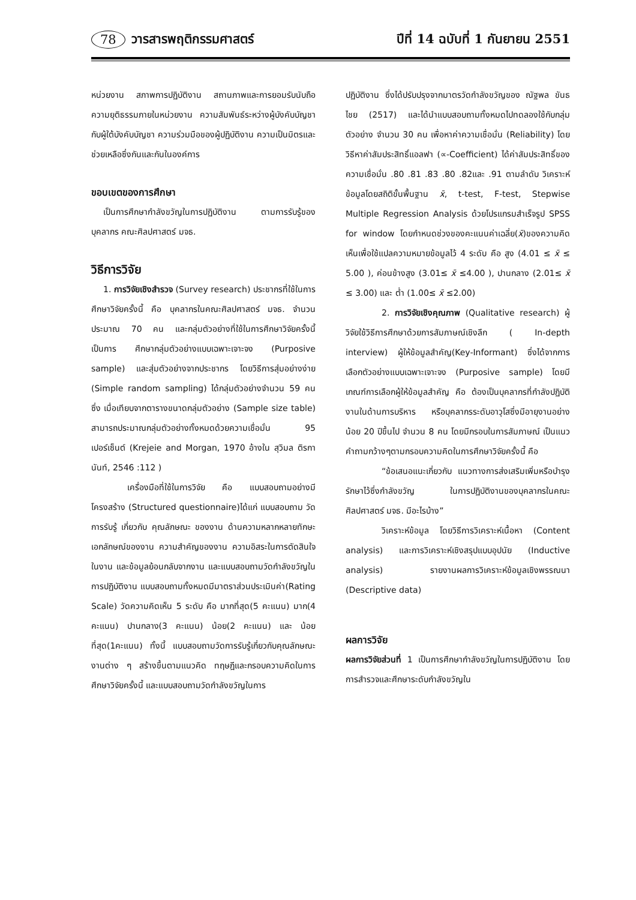78 วารสารพฤติกรรมศาสตร์ ปีที่ 14 ฉบับที่ 1 กันยายน 2551
หน่วยงาน สภาพการปฏิบัติงาน สถานภาพและการยอมรับนับถือ ความยุติธรรมภายในหน่วยงาน ความสัมพันธ์ระหว่างผู้บังคับบัญชากับผู้ใต้บังคับบัญชา ความร่วมมือของผู้ปฏิบัติงาน ความเป็นมิตรและช่วยเหลือซึ่งกันและกันในองค์การ
ขอบเขตของการศึกษา
เป็นการศึกษากำลังขวัญในการปฏิบัติงาน ตามการรับรู้ของบุคลากร คณะศิลปศาสตร์ มจธ.
วิธีการวิจัย
1. การวิจัยเชิงสำรวจ (Survey research) ประชากรที่ใช้ในการศึกษาวิจัยครั้งนี้ คือ บุคลากรในคณะศิลปศาสตร์ มจธ. จำนวนประมาณ 70 คน และกลุ่มตัวอย่างที่ใช้ในการศึกษาวิจัยครั้งนี้ เป็นการ ศึกษากลุ่มตัวอย่างแบบเฉพาะเจาะจง (Purposive sample) และสุ่มตัวอย่างจากประชากร โดยวิธีการสุ่มอย่างง่าย (Simple random sampling) ได้กลุ่มตัวอย่างจำนวน 59 คน ซึ่ง เมื่อเทียบจากตารางขนาดกลุ่มตัวอย่าง (Sample size table) สามารถประมาณกลุ่มตัวอย่างทั้งหมดด้วยความเชื่อมั่น 95 เปอร์เซ็นต์ (Krejeie and Morgan, 1970 อ้างใน สุวิมล ติรกานันท์, 2546 :112 )
เครื่องมือที่ใช้ในการวิจัย คือ แบบสอบถามอย่างมีโครงสร้าง (Structured questionnaire)ได้แก่ แบบสอบถาม วัดการรับรู้ เกี่ยวกับ คุณลักษณะ ของงาน ด้านความหลากหลายทักษะ เอกลักษณ์ของงาน ความสำคัญของงาน ความอิสระในการตัดสินใจในงาน และข้อมูลย้อนกลับจากงาน และแบบสอบถามวัดกำลังขวัญในการปฏิบัติงาน แบบสอบถามทั้งหมดมีมาตราส่วนประเมินค่า(Rating Scale) วัดความคิดเห็น 5 ระดับ คือ มากที่สุด(5 คะแนน) มาก(4 คะแนน) ปานกลาง(3 คะแนน) น้อย(2 คะแนน) และ น้อยที่สุด(1คะแนน) ทั้งนี้ แบบสอบถามวัดการรับรู้เกี่ยวกับคุณลักษณะงานต่าง ๆ สร้างขึ้นตามแนวคิด ทฤษฎีและกรอบความคิดในการศึกษาวิจัยครั้งนี้ และแบบสอบถามวัดกำลังขวัญในการ
ปฏิบัติงาน ซึ่งได้ปรับปรุงจากมาตรวัดกำลังขวัญของ ณัฐพล ขันธไชย (2517) และได้นำแบบสอบถามทั้งหมดไปทดลองใช้กับกลุ่มตัวอย่าง จำนวน 30 คน เพื่อหาค่าความเชื่อมั่น (Reliability) โดยวิธีหาค่าสัมประสิทธิ์แอลฟา (∝-Coefficient) ได้ค่าสัมประสิทธิ์ของความเชื่อมั่น .80 .81 .83 .80 .82และ .91 ตามลำดับ วิเคราะห์ข้อมูลโดยสถิติขั้นพื้นฐาน x̄, t-test, F-test, Stepwise Multiple Regression Analysis ด้วยโปรแกรมสำเร็จรูป SPSS for window โดยกำหนดช่วงของคะแนนค่าเฉลี่ย(x̄)ของความคิดเห็นเพื่อใช้แปลความหมายข้อมูลไว้ 4 ระดับ คือ สูง (4.01 ≤ x̄ ≤ 5.00 ), ค่อนข้างสูง (3.01≤ x̄ ≤4.00 ), ปานกลาง (2.01≤ x̄ ≤ 3.00) และ ต่ำ (1.00≤ x̄ ≤2.00)
2. การวิจัยเชิงคุณภาพ (Qualitative research) ผู้วิจัยใช้วิธีการศึกษาด้วยการสัมภาษณ์เชิงลึก ( In-depth interview) ผู้ให้ข้อมูลสำคัญ(Key-Informant) ซึ่งได้จากการเลือกตัวอย่างแบบเฉพาะเจาะจง (Purposive sample) โดยมีเกณฑ์การเลือกผู้ให้ข้อมูลสำคัญ คือ ต้องเป็นบุคลากรที่กำลังปฏิบัติงานในด้านการบริหาร หรือบุคลากรระดับอาวุโสซึ่งมีอายุงานอย่างน้อย 20 ปีขึ้นไป จำนวน 8 คน โดยมีกรอบในการสัมภาษณ์ เป็นแนวคำถามกว้างๆตามกรอบความคิดในการศึกษาวิจัยครั้งนี้ คือ
“ข้อเสนอแนะเกี่ยวกับ แนวทางการส่งเสริมเพิ่มหรือบำรุงรักษาไว้ซึ่งกำลังขวัญ ในการปฏิบัติงานของบุคลากรในคณะศิลปศาสตร์ มจธ. มีอะไรบ้าง”
วิเคราะห์ข้อมูล โดยวิธีการวิเคราะห์เนื้อหา (Content analysis) และการวิเคราะห์เชิงสรุปแบบอุปนัย (Inductive analysis) รายงานผลการวิเคราะห์ข้อมูลเชิงพรรณนา (Descriptive data)
ผลการวิจัย
ผลการวิจัยส่วนที่ 1 เป็นการศึกษากำลังขวัญในการปฏิบัติงาน โดยการสำรวจและศึกษาระดับกำลังขวัญใน